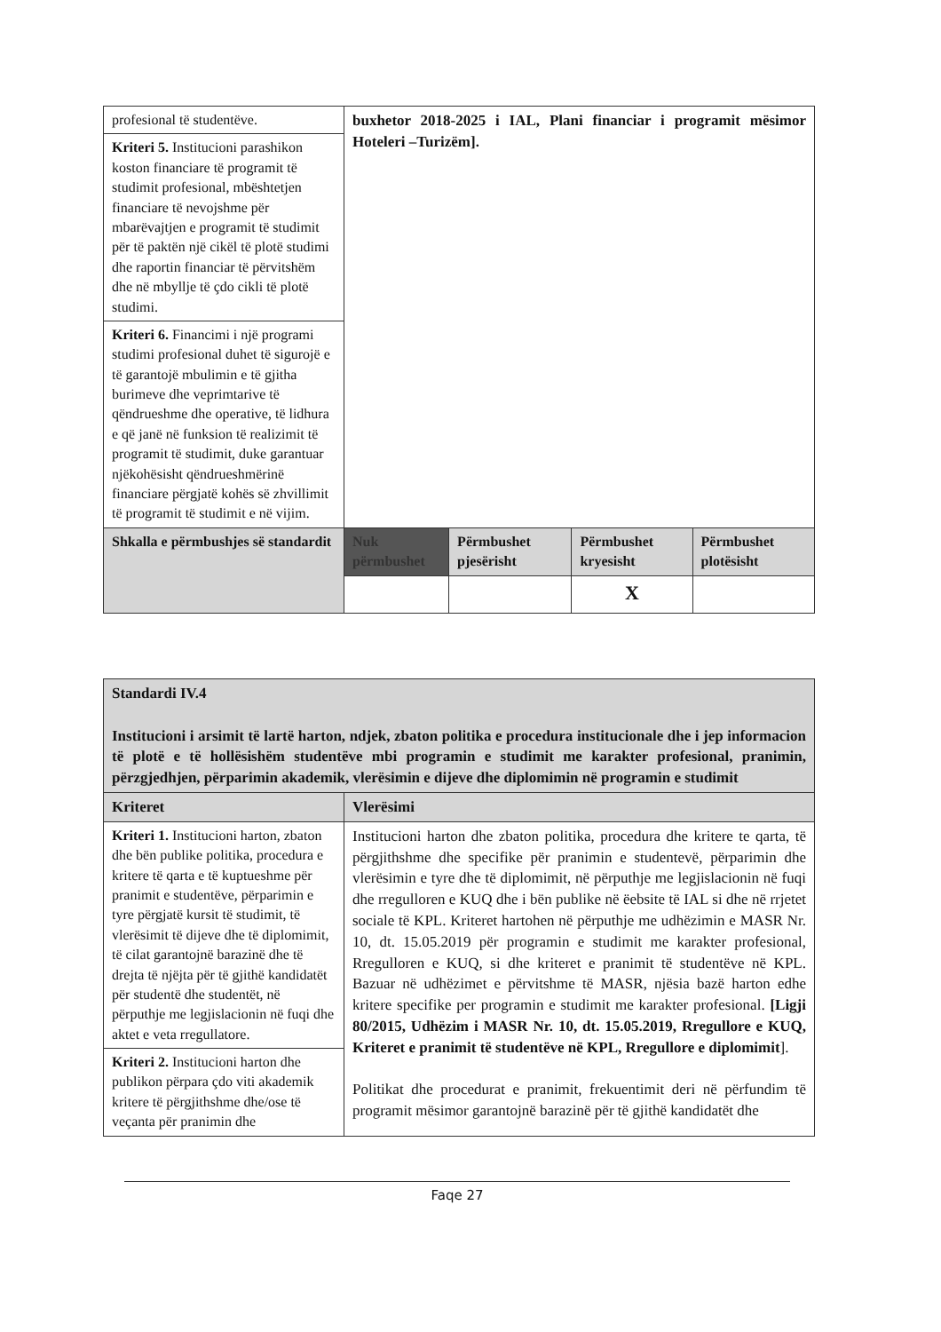| profesional të studentëve. | buxhetor 2018-2025 i IAL, Plani financiar i programit mësimor Hoteleri –Turizëm]. | | | |
| Kriteri 5. Institucioni parashikon koston financiare të programit të studimit profesional, mbështetjen financiare të nevojshme për mbarëvajtjen e programit të studimit për të paktën një cikël të plotë studimi dhe raportin financiar të përvitshëm dhe në mbyllje të çdo cikli të plotë studimi. | | | | |
| Kriteri 6. Financimi i një programi studimi profesional duhet të sigurojë e të garantojë mbulimin e të gjitha burimeve dhe veprimtarive të qëndrueshme dhe operative, të lidhura e që janë në funksion të realizimit të programit të studimit, duke garantuar njëkohësisht qëndrueshmërinë financiare përgjatë kohës së zhvillimit të programit të studimit e në vijim. | | | | |
| Shkalla e përmbushjes së standardit | Nuk përmbushet | Përmbushet pjesërisht | Përmbushet kryesisht | Përmbushet plotësisht |
| | | | X | |
| Standardi IV.4 Institucioni i arsimit të lartë harton, ndjek, zbaton politika e procedura institucionale dhe i jep informacion të plotë e të hollësishëm studentëve mbi programin e studimit me karakter profesional, pranimin, përzgjedhjen, përparimin akademik, vlerësimin e dijeve dhe diplomimin në programin e studimit | |
| Kriteret | Vlerësimi |
| Kriteri 1. Institucioni harton, zbaton dhe bën publike politika, procedura e kritere të qarta e të kuptueshme për pranimit e studentëve, përparimin e tyre përgjatë kursit të studimit, të vlerësimit të dijeve dhe të diplomimit, të cilat garantojnë barazinë dhe të drejta të njëjta për të gjithë kandidatët për studentë dhe studentët, në përputhje me legjislacionin në fuqi dhe aktet e veta rregullatore. | Institucioni harton dhe zbaton politika, procedura dhe kritere te qarta, të përgjithshme dhe specifike për pranimin e studentevë, përparimin dhe vlerësimin e tyre dhe të diplomimit, në përputhje me legjislacionin në fuqi dhe rregulloren e KUQ dhe i bën publike në ëebsite të IAL si dhe në rrjetet sociale të KPL. Kriteret hartohen në përputhje me udhëzimin e MASR Nr. 10, dt. 15.05.2019 për programin e studimit me karakter profesional, Rregulloren e KUQ, si dhe kriteret e pranimit të studentëve në KPL. Bazuar në udhëzimet e përvitshme të MASR, njësia bazë harton edhe kritere specifike per programin e studimit me karakter profesional. [Ligji 80/2015, Udhëzim i MASR Nr. 10, dt. 15.05.2019, Rregullore e KUQ, Kriteret e pranimit të studentëve në KPL, Rregullore e diplomimit ]. Politikat dhe procedurat e pranimit, frekuentimit deri në përfundim të programit mësimor garantojnë barazinë për të gjithë kandidatët dhe |
| Kriteri 2. Institucioni harton dhe publikon përpara çdo viti akademik kritere të përgjithshme dhe/ose të veçanta për pranimin dhe | |
Faqe 27